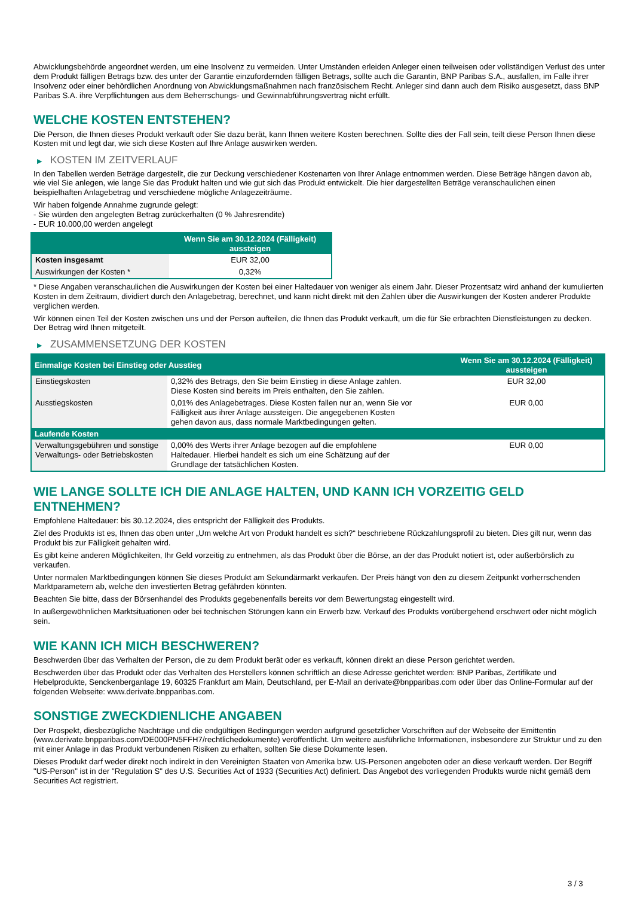Abwicklungsbehörde angeordnet werden, um eine Insolvenz zu vermeiden. Unter Umständen erleiden Anleger einen teilweisen oder vollständigen Verlust des unter dem Produkt fälligen Betrags bzw. des unter der Garantie einzufordernden fälligen Betrags, sollte auch die Garantin, BNP Paribas S.A., ausfallen, im Falle ihrer Insolvenz oder einer behördlichen Anordnung von Abwicklungsmaßnahmen nach französischem Recht. Anleger sind dann auch dem Risiko ausgesetzt, dass BNP Paribas S.A. ihre Verpflichtungen aus dem Beherrschungs- und Gewinnabführungsvertrag nicht erfüllt.
WELCHE KOSTEN ENTSTEHEN?
Die Person, die Ihnen dieses Produkt verkauft oder Sie dazu berät, kann Ihnen weitere Kosten berechnen. Sollte dies der Fall sein, teilt diese Person Ihnen diese Kosten mit und legt dar, wie sich diese Kosten auf Ihre Anlage auswirken werden.
▶ KOSTEN IM ZEITVERLAUF
In den Tabellen werden Beträge dargestellt, die zur Deckung verschiedener Kostenarten von Ihrer Anlage entnommen werden. Diese Beträge hängen davon ab, wie viel Sie anlegen, wie lange Sie das Produkt halten und wie gut sich das Produkt entwickelt. Die hier dargestellten Beträge veranschaulichen einen beispielhaften Anlagebetrag und verschiedene mögliche Anlagezeiträume.
Wir haben folgende Annahme zugrunde gelegt:
- Sie würden den angelegten Betrag zurückerhalten (0 % Jahresrendite)
- EUR 10.000,00 werden angelegt
| | Wenn Sie am 30.12.2024 (Fälligkeit) aussteigen |
| --- | --- |
| Kosten insgesamt | EUR 32,00 |
| Auswirkungen der Kosten * | 0,32% |
* Diese Angaben veranschaulichen die Auswirkungen der Kosten bei einer Haltedauer von weniger als einem Jahr. Dieser Prozentsatz wird anhand der kumulierten Kosten in dem Zeitraum, dividiert durch den Anlagebetrag, berechnet, und kann nicht direkt mit den Zahlen über die Auswirkungen der Kosten anderer Produkte verglichen werden.
Wir können einen Teil der Kosten zwischen uns und der Person aufteilen, die Ihnen das Produkt verkauft, um die für Sie erbrachten Dienstleistungen zu decken. Der Betrag wird Ihnen mitgeteilt.
▶ ZUSAMMENSETZUNG DER KOSTEN
| Einmalige Kosten bei Einstieg oder Ausstieg | | Wenn Sie am 30.12.2024 (Fälligkeit) aussteigen |
| --- | --- | --- |
| Einstiegskosten | 0,32% des Betrags, den Sie beim Einstieg in diese Anlage zahlen. Diese Kosten sind bereits im Preis enthalten, den Sie zahlen. | EUR 32,00 |
| Ausstiegskosten | 0,01% des Anlagebetrages. Diese Kosten fallen nur an, wenn Sie vor Fälligkeit aus ihrer Anlage aussteigen. Die angegebenen Kosten gehen davon aus, dass normale Marktbedingungen gelten. | EUR 0,00 |
| Laufende Kosten | | |
| Verwaltungsgebühren und sonstige Verwaltungs- oder Betriebskosten | 0,00% des Werts ihrer Anlage bezogen auf die empfohlene Haltedauer. Hierbei handelt es sich um eine Schätzung auf der Grundlage der tatsächlichen Kosten. | EUR 0,00 |
WIE LANGE SOLLTE ICH DIE ANLAGE HALTEN, UND KANN ICH VORZEITIG GELD ENTNEHMEN?
Empfohlene Haltedauer: bis 30.12.2024, dies entspricht der Fälligkeit des Produkts.
Ziel des Produkts ist es, Ihnen das oben unter „Um welche Art von Produkt handelt es sich?“ beschriebene Rückzahlungsprofil zu bieten. Dies gilt nur, wenn das Produkt bis zur Fälligkeit gehalten wird.
Es gibt keine anderen Möglichkeiten, Ihr Geld vorzeitig zu entnehmen, als das Produkt über die Börse, an der das Produkt notiert ist, oder außerbörslich zu verkaufen.
Unter normalen Marktbedingungen können Sie dieses Produkt am Sekundärmarkt verkaufen. Der Preis hängt von den zu diesem Zeitpunkt vorherrschenden Marktparametern ab, welche den investierten Betrag gefährden könnten.
Beachten Sie bitte, dass der Börsenhandel des Produkts gegebenenfalls bereits vor dem Bewertungstag eingestellt wird.
In außergewöhnlichen Marktsituationen oder bei technischen Störungen kann ein Erwerb bzw. Verkauf des Produkts vorübergehend erschwert oder nicht möglich sein.
WIE KANN ICH MICH BESCHWEREN?
Beschwerden über das Verhalten der Person, die zu dem Produkt berät oder es verkauft, können direkt an diese Person gerichtet werden.
Beschwerden über das Produkt oder das Verhalten des Herstellers können schriftlich an diese Adresse gerichtet werden: BNP Paribas, Zertifikate und Hebelprodukte, Senckenberganlage 19, 60325 Frankfurt am Main, Deutschland, per E-Mail an derivate@bnpparibas.com oder über das Online-Formular auf der folgenden Webseite: www.derivate.bnpparibas.com.
SONSTIGE ZWECKDIENLICHE ANGABEN
Der Prospekt, diesbezügliche Nachträge und die endgültigen Bedingungen werden aufgrund gesetzlicher Vorschriften auf der Webseite der Emittentin (www.derivate.bnpparibas.com/DE000PN5FFH7/rechtlichedokumente) veröffentlicht. Um weitere ausführliche Informationen, insbesondere zur Struktur und zu den mit einer Anlage in das Produkt verbundenen Risiken zu erhalten, sollten Sie diese Dokumente lesen.
Dieses Produkt darf weder direkt noch indirekt in den Vereinigten Staaten von Amerika bzw. US-Personen angeboten oder an diese verkauft werden. Der Begriff "US-Person" ist in der "Regulation S" des U.S. Securities Act of 1933 (Securities Act) definiert. Das Angebot des vorliegenden Produkts wurde nicht gemäß dem Securities Act registriert.
3 / 3